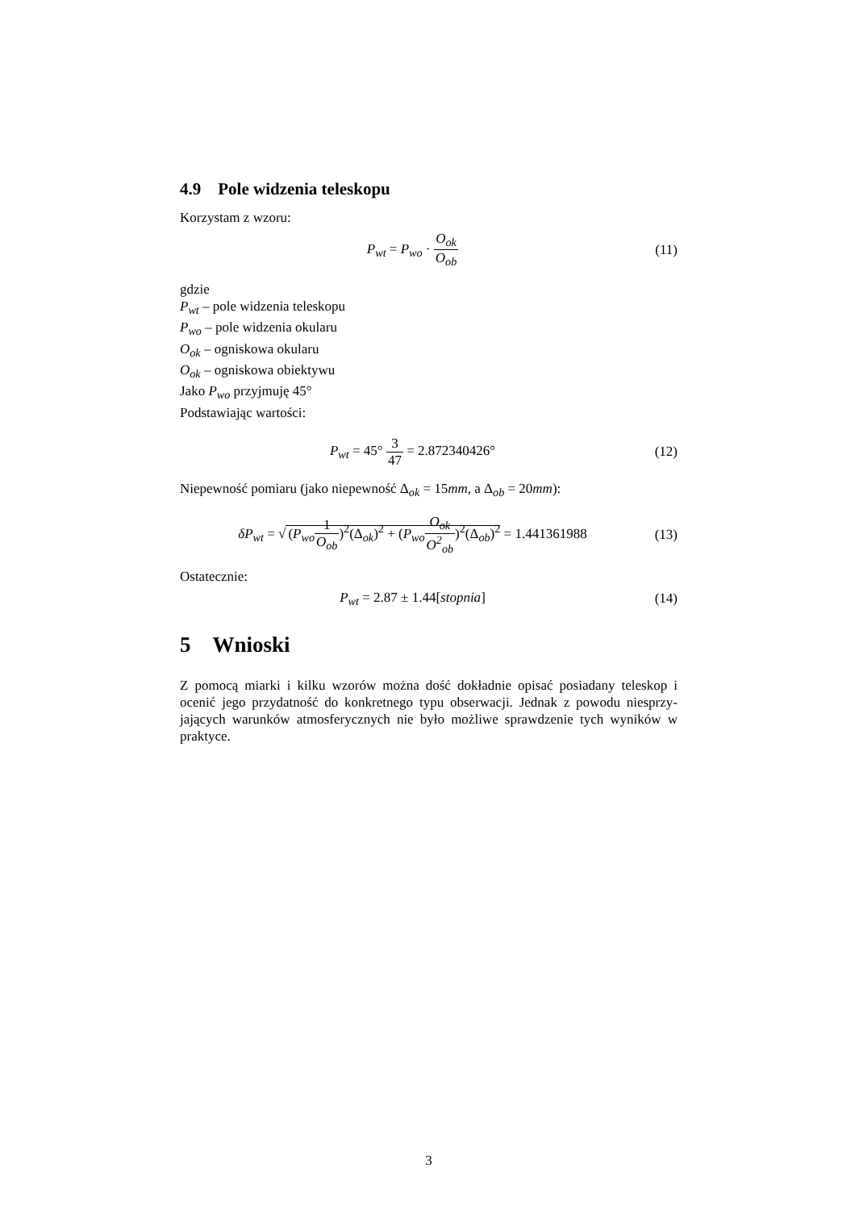4.9 Pole widzenia teleskopu
Korzystam z wzoru:
P<sub>wt</sub> = P<sub>wo</sub> · O<sub>ok</sub> O<sub>ob</sub>
(11)
gdzie
P<sub>wt</sub> – pole widzenia teleskopu
P<sub>wo</sub> – pole widzenia okularu
O<sub>ok</sub> – ogniskowa okularu
O<sub>ok</sub> – ogniskowa obiektywu
Jako P<sub>wo</sub> przyjmuję 45°
Podstawiając wartości:
P<sub>wt</sub> = 45° 3 47 = 2.872340426°
(12)
Niepewność pomiaru (jako niepewność Δ<sub>ok</sub> = 15mm, a Δ<sub>ob</sub> = 20mm):
δP<sub>wt</sub> = √ (P<sub>wo</sub> 1 O<sub>ob</sub>)<sup>2</sup>(Δ<sub>ok</sub>)<sup>2</sup> + (P<sub>wo</sub> O<sub>ok</sub> O<sup>2</sup><sub>ob</sub>)<sup>2</sup>(Δ<sub>ob</sub>)<sup>2</sup> = 1.441361988
(13)
Ostatecznie:
P<sub>wt</sub> = 2.87 ± 1.44[stopnia]
(14)
5 Wnioski
Z pomocą miarki i kilku wzorów można dość dokładnie opisać posiadany teleskop i ocenić jego przydatność do konkretnego typu obserwacji. Jednak z powodu niesprzy-jających warunków atmosferycznych nie było możliwe sprawdzenie tych wyników w praktyce.
3